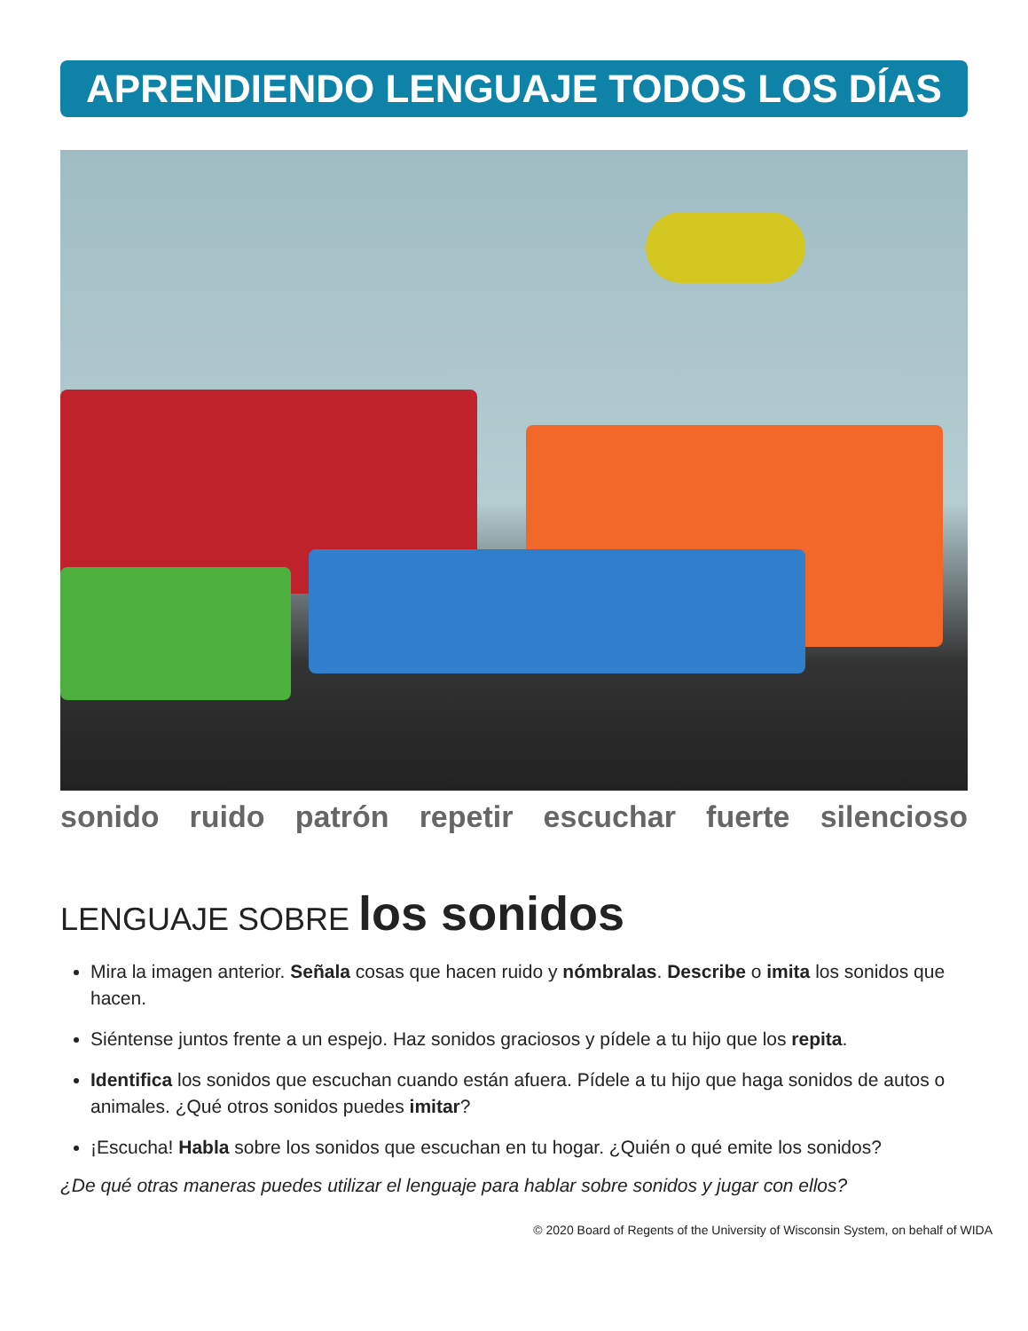APRENDIENDO LENGUAJE TODOS LOS DÍAS
sonido ruido patrón repetir escuchar fuerte silencioso
LENGUAJE SOBRE los sonidos
Mira la imagen anterior. Señala cosas que hacen ruido y nómbralas. Describe o imita los sonidos que hacen.
Siéntense juntos frente a un espejo. Haz sonidos graciosos y pídele a tu hijo que los repita.
Identifica los sonidos que escuchan cuando están afuera. Pídele a tu hijo que haga sonidos de autos o animales. ¿Qué otros sonidos puedes imitar?
¡Escucha! Habla sobre los sonidos que escuchan en tu hogar. ¿Quién o qué emite los sonidos?
¿De qué otras maneras puedes utilizar el lenguaje para hablar sobre sonidos y jugar con ellos?
© 2020 Board of Regents of the University of Wisconsin System, on behalf of WIDA